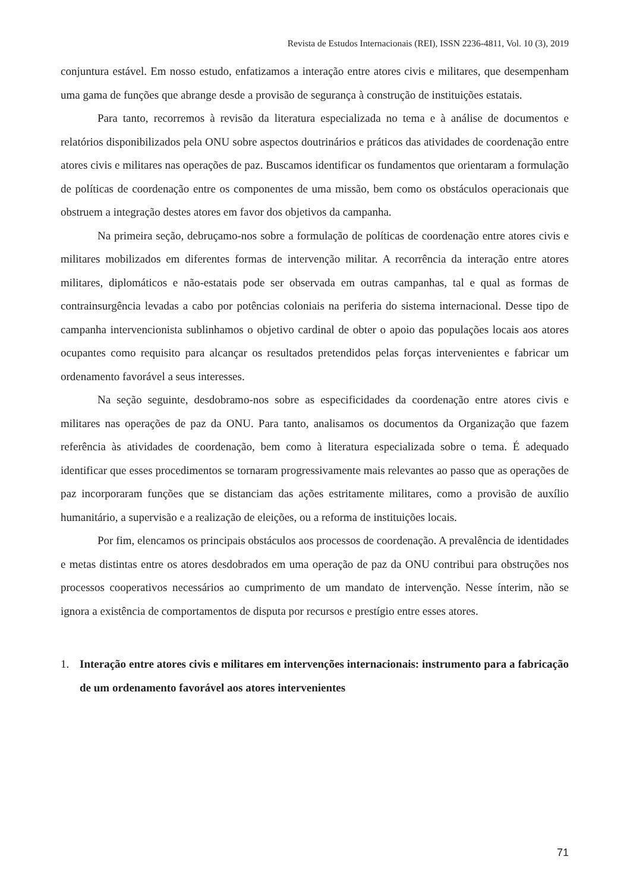Revista de Estudos Internacionais (REI), ISSN 2236-4811, Vol. 10 (3), 2019
conjuntura estável. Em nosso estudo, enfatizamos a interação entre atores civis e militares, que desempenham uma gama de funções que abrange desde a provisão de segurança à construção de instituições estatais.
Para tanto, recorremos à revisão da literatura especializada no tema e à análise de documentos e relatórios disponibilizados pela ONU sobre aspectos doutrinários e práticos das atividades de coordenação entre atores civis e militares nas operações de paz. Buscamos identificar os fundamentos que orientaram a formulação de políticas de coordenação entre os componentes de uma missão, bem como os obstáculos operacionais que obstruem a integração destes atores em favor dos objetivos da campanha.
Na primeira seção, debruçamo-nos sobre a formulação de políticas de coordenação entre atores civis e militares mobilizados em diferentes formas de intervenção militar. A recorrência da interação entre atores militares, diplomáticos e não-estatais pode ser observada em outras campanhas, tal e qual as formas de contrainsurgência levadas a cabo por potências coloniais na periferia do sistema internacional. Desse tipo de campanha intervencionista sublinhamos o objetivo cardinal de obter o apoio das populações locais aos atores ocupantes como requisito para alcançar os resultados pretendidos pelas forças intervenientes e fabricar um ordenamento favorável a seus interesses.
Na seção seguinte, desdobramo-nos sobre as especificidades da coordenação entre atores civis e militares nas operações de paz da ONU. Para tanto, analisamos os documentos da Organização que fazem referência às atividades de coordenação, bem como à literatura especializada sobre o tema. É adequado identificar que esses procedimentos se tornaram progressivamente mais relevantes ao passo que as operações de paz incorporaram funções que se distanciam das ações estritamente militares, como a provisão de auxílio humanitário, a supervisão e a realização de eleições, ou a reforma de instituições locais.
Por fim, elencamos os principais obstáculos aos processos de coordenação. A prevalência de identidades e metas distintas entre os atores desdobrados em uma operação de paz da ONU contribui para obstruções nos processos cooperativos necessários ao cumprimento de um mandato de intervenção. Nesse ínterim, não se ignora a existência de comportamentos de disputa por recursos e prestígio entre esses atores.
1. Interação entre atores civis e militares em intervenções internacionais: instrumento para a fabricação de um ordenamento favorável aos atores intervenientes
71